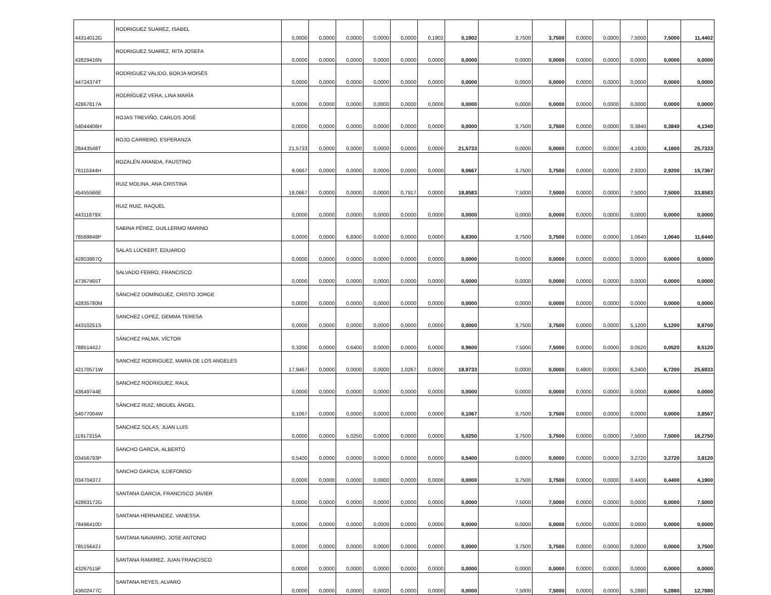| 44314012G | RODRIGUEZ SUAREZ, ISABEL | 0,0000 | 0,0000 | 0,0000 | 0,0000 | 0,0000 | 0,1902 | 0,1902 | 3,7500 | 3,7500 | 0,0000 | 0,0000 | 7,5000 | 7,5000 | 11,4402 |
| 42829416N | RODRIGUEZ SUAREZ, RITA JOSEFA | 0,0000 | 0,0000 | 0,0000 | 0,0000 | 0,0000 | 0,0000 | 0,0000 | 0,0000 | 0,0000 | 0,0000 | 0,0000 | 0,0000 | 0,0000 | 0,0000 |
| 44724374T | RODRIGUEZ VALIDO, BORJA MOISÉS | 0,0000 | 0,0000 | 0,0000 | 0,0000 | 0,0000 | 0,0000 | 0,0000 | 0,0000 | 0,0000 | 0,0000 | 0,0000 | 0,0000 | 0,0000 | 0,0000 |
| 42867817A | RODRÍGUEZ VERA, LINA MARÍA | 0,0000 | 0,0000 | 0,0000 | 0,0000 | 0,0000 | 0,0000 | 0,0000 | 0,0000 | 0,0000 | 0,0000 | 0,0000 | 0,0000 | 0,0000 | 0,0000 |
| 54044406H | ROJAS TREVIÑO, CARLOS JOSÉ | 0,0000 | 0,0000 | 0,0000 | 0,0000 | 0,0000 | 0,0000 | 0,0000 | 3,7500 | 3,7500 | 0,0000 | 0,0000 | 0,3840 | 0,3840 | 4,1340 |
| 28443548T | ROJO CARRERO, ESPERANZA | 21,5733 | 0,0000 | 0,0000 | 0,0000 | 0,0000 | 0,0000 | 21,5733 | 0,0000 | 0,0000 | 0,0000 | 0,0000 | 4,1600 | 4,1600 | 25,7333 |
| 76115344H | ROZALÉN ARANDA, FAUSTINO | 9,0667 | 0,0000 | 0,0000 | 0,0000 | 0,0000 | 0,0000 | 9,0667 | 3,7500 | 3,7500 | 0,0000 | 0,0000 | 2,9200 | 2,9200 | 15,7367 |
| 45455566E | RUIZ MOLINA, ANA CRISTINA | 18,0667 | 0,0000 | 0,0000 | 0,0000 | 0,7917 | 0,0000 | 18,8583 | 7,5000 | 7,5000 | 0,0000 | 0,0000 | 7,5000 | 7,5000 | 33,8583 |
| 44311879X | RUIZ RUIZ, RAQUEL | 0,0000 | 0,0000 | 0,0000 | 0,0000 | 0,0000 | 0,0000 | 0,0000 | 0,0000 | 0,0000 | 0,0000 | 0,0000 | 0,0000 | 0,0000 | 0,0000 |
| 78569848P | SABINA PÉREZ, GUILLERMO MARINO | 0,0000 | 0,0000 | 6,8300 | 0,0000 | 0,0000 | 0,0000 | 6,8300 | 3,7500 | 3,7500 | 0,0000 | 0,0000 | 1,0640 | 1,0640 | 11,6440 |
| 42803867Q | SALAS LÜCKERT, EDUARDO | 0,0000 | 0,0000 | 0,0000 | 0,0000 | 0,0000 | 0,0000 | 0,0000 | 0,0000 | 0,0000 | 0,0000 | 0,0000 | 0,0000 | 0,0000 | 0,0000 |
| 47367465T | SALVADO FERRO, FRANCISCO | 0,0000 | 0,0000 | 0,0000 | 0,0000 | 0,0000 | 0,0000 | 0,0000 | 0,0000 | 0,0000 | 0,0000 | 0,0000 | 0,0000 | 0,0000 | 0,0000 |
| 42835780M | SÁNCHEZ DOMÍNGUEZ, CRISTO JORGE | 0,0000 | 0,0000 | 0,0000 | 0,0000 | 0,0000 | 0,0000 | 0,0000 | 0,0000 | 0,0000 | 0,0000 | 0,0000 | 0,0000 | 0,0000 | 0,0000 |
| 44310251S | SANCHEZ LOPEZ, GEMMA TERESA | 0,0000 | 0,0000 | 0,0000 | 0,0000 | 0,0000 | 0,0000 | 0,0000 | 3,7500 | 3,7500 | 0,0000 | 0,0000 | 5,1200 | 5,1200 | 8,8700 |
| 78851442J | SÁNCHEZ PALMA, VÍCTOR | 0,3200 | 0,0000 | 0,6400 | 0,0000 | 0,0000 | 0,0000 | 0,9600 | 7,5000 | 7,5000 | 0,0000 | 0,0000 | 0,0520 | 0,0520 | 8,5120 |
| 42170571W | SANCHEZ RODRIGUEZ, MARIA DE LOS ANGELES | 17,9467 | 0,0000 | 0,0000 | 0,0000 | 1,0267 | 0,0000 | 18,9733 | 0,0000 | 0,0000 | 0,4800 | 0,0000 | 6,2400 | 6,7200 | 25,6933 |
| 43649744E | SANCHEZ RODRIGUEZ, RAUL | 0,0000 | 0,0000 | 0,0000 | 0,0000 | 0,0000 | 0,0000 | 0,0000 | 0,0000 | 0,0000 | 0,0000 | 0,0000 | 0,0000 | 0,0000 | 0,0000 |
| 54077004W | SÁNCHEZ RUIZ, MIGUEL ÁNGEL | 0,1067 | 0,0000 | 0,0000 | 0,0000 | 0,0000 | 0,0000 | 0,1067 | 3,7500 | 3,7500 | 0,0000 | 0,0000 | 0,0000 | 0,0000 | 3,8567 |
| 11917315A | SANCHEZ SOLAS, JUAN LUIS | 0,0000 | 0,0000 | 5,0250 | 0,0000 | 0,0000 | 0,0000 | 5,0250 | 3,7500 | 3,7500 | 0,0000 | 0,0000 | 7,5000 | 7,5000 | 16,2750 |
| 03456793P | SANCHO GARCIA, ALBERTO | 0,5400 | 0,0000 | 0,0000 | 0,0000 | 0,0000 | 0,0000 | 0,5400 | 0,0000 | 0,0000 | 0,0000 | 0,0000 | 3,2720 | 3,2720 | 3,8120 |
| 03470437J | SANCHO GARCIA, ILDEFONSO | 0,0000 | 0,0000 | 0,0000 | 0,0000 | 0,0000 | 0,0000 | 0,0000 | 3,7500 | 3,7500 | 0,0000 | 0,0000 | 0,4400 | 0,4400 | 4,1900 |
| 42863172G | SANTANA GARCIA, FRANCISCO JAVIER | 0,0000 | 0,0000 | 0,0000 | 0,0000 | 0,0000 | 0,0000 | 0,0000 | 7,5000 | 7,5000 | 0,0000 | 0,0000 | 0,0000 | 0,0000 | 7,5000 |
| 78496410D | SANTANA HERNANDEZ, VANESSA | 0,0000 | 0,0000 | 0,0000 | 0,0000 | 0,0000 | 0,0000 | 0,0000 | 0,0000 | 0,0000 | 0,0000 | 0,0000 | 0,0000 | 0,0000 | 0,0000 |
| 78515642J | SANTANA NAVARRO, JOSE ANTONIO | 0,0000 | 0,0000 | 0,0000 | 0,0000 | 0,0000 | 0,0000 | 0,0000 | 3,7500 | 3,7500 | 0,0000 | 0,0000 | 0,0000 | 0,0000 | 3,7500 |
| 43267515F | SANTANA RAMIREZ, JUAN FRANCISCO | 0,0000 | 0,0000 | 0,0000 | 0,0000 | 0,0000 | 0,0000 | 0,0000 | 0,0000 | 0,0000 | 0,0000 | 0,0000 | 0,0000 | 0,0000 | 0,0000 |
| 43602477C | SANTANA REYES, ALVARO | 0,0000 | 0,0000 | 0,0000 | 0,0000 | 0,0000 | 0,0000 | 0,0000 | 7,5000 | 7,5000 | 0,0000 | 0,0000 | 5,2880 | 5,2880 | 12,7880 |